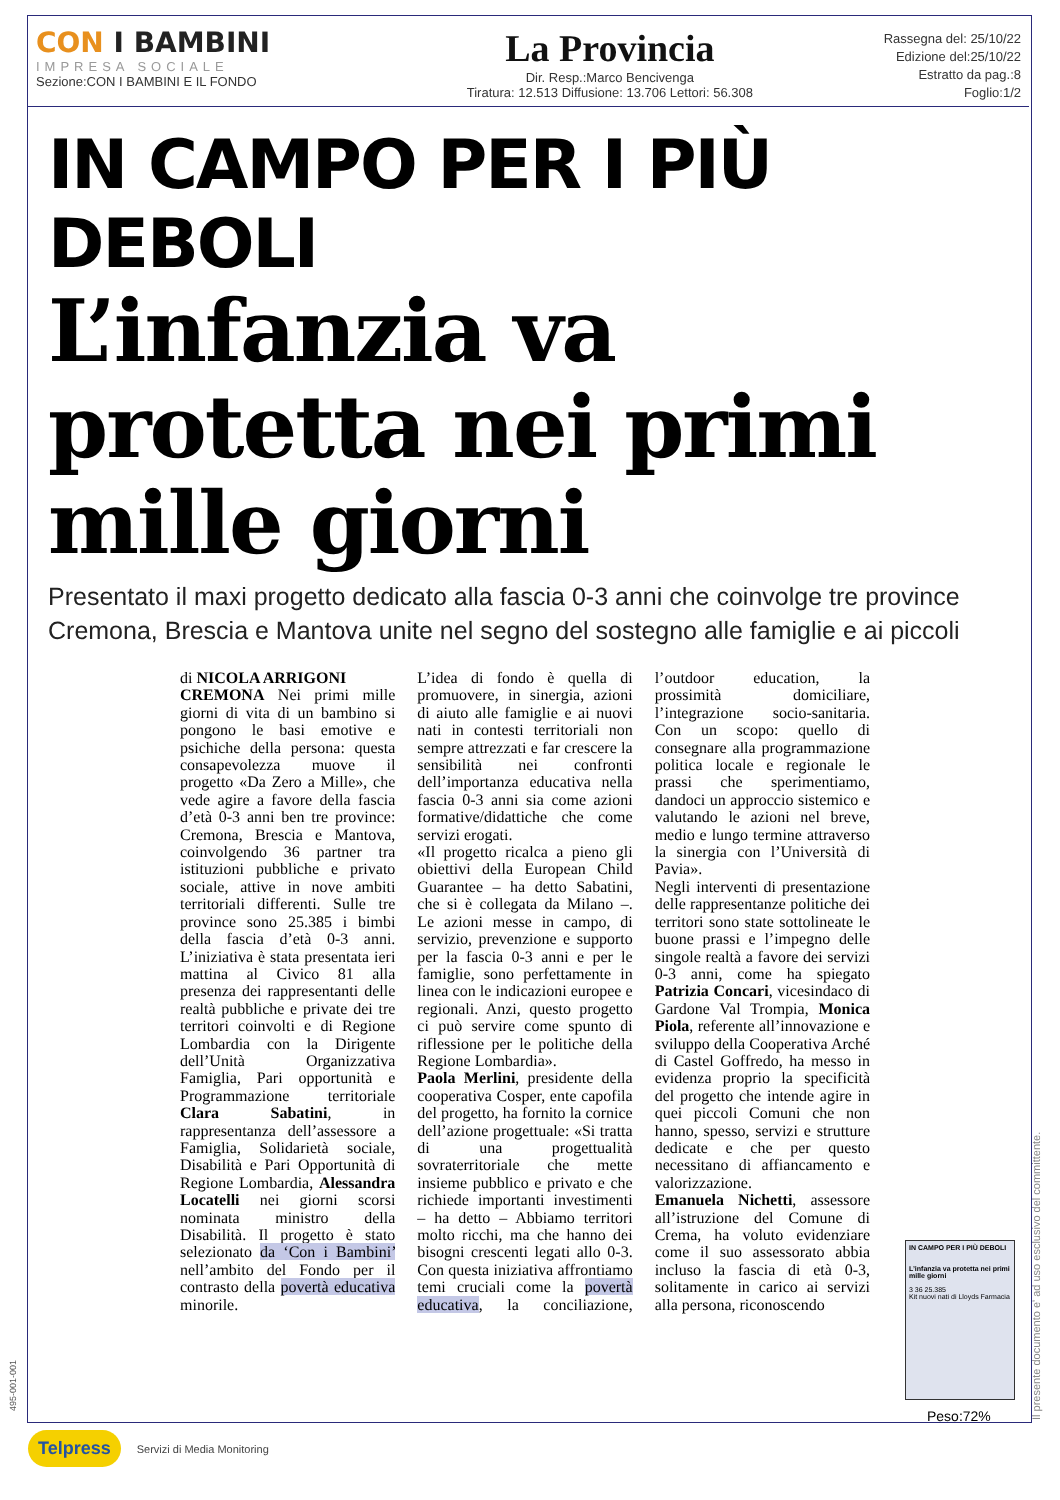CON I BAMBINI
IMPRESA SOCIALE
Sezione:CON I BAMBINI E IL FONDO
La Provincia
Dir. Resp.:Marco Bencivenga
Tiratura: 12.513 Diffusione: 13.706 Lettori: 56.308
Rassegna del: 25/10/22
Edizione del:25/10/22
Estratto da pag.:8
Foglio:1/2
IN CAMPO PER I PIÙ DEBOLI
L’infanzia va protetta nei primi mille giorni
Presentato il maxi progetto dedicato alla fascia 0-3 anni che coinvolge tre province Cremona, Brescia e Mantova unite nel segno del sostegno alle famiglie e ai piccoli
di NICOLA ARRIGONI
CREMONA Nei primi mille giorni di vita di un bambino si pongono le basi emotive e psichiche della persona: questa consapevolezza muove il progetto «Da Zero a Mille», che vede agire a favore della fascia d’età 0-3 anni ben tre province: Cremona, Brescia e Mantova, coinvolgendo 36 partner tra istituzioni pubbliche e privato sociale, attive in nove ambiti territoriali differenti. Sulle tre province sono 25.385 i bimbi della fascia d’età 0-3 anni. L’iniziativa è stata presentata ieri mattina al Civico 81 alla presenza dei rappresentanti delle realtà pubbliche e private dei tre territori coinvolti e di Regione Lombardia con la Dirigente dell’Unità Organizzativa Famiglia, Pari opportunità e Programmazione territoriale Clara Sabatini, in rappresentanza dell’assessore a Famiglia, Solidarietà sociale, Disabilità e Pari Opportunità di Regione Lombardia, Alessandra Locatelli nei giorni scorsi nominata ministro della Disabilità. Il progetto è stato selezionato da ‘Con i Bambini’ nell’ambito del Fondo per il contrasto della povertà educativa minorile.
L’idea di fondo è quella di promuovere, in sinergia, azioni di aiuto alle famiglie e ai nuovi nati in contesti territoriali non sempre attrezzati e far crescere la sensibilità nei confronti dell’importanza educativa nella fascia 0-3 anni sia come azioni formative/didattiche che come servizi erogati.
«Il progetto ricalca a pieno gli obiettivi della European Child Guarantee – ha detto Sabatini, che si è collegata da Milano –. Le azioni messe in campo, di servizio, prevenzione e supporto per la fascia 0-3 anni e per le famiglie, sono perfettamente in linea con le indicazioni europee e regionali. Anzi, questo progetto ci può servire come spunto di riflessione per le politiche della Regione Lombardia».
Paola Merlini, presidente della cooperativa Cosper, ente capofila del progetto, ha fornito la cornice dell’azione progettuale: «Si tratta di una progettualità sovraterritoriale che mette insieme pubblico e privato e che richiede importanti investimenti – ha detto – Abbiamo territori molto ricchi, ma che hanno dei bisogni crescenti legati allo 0-3. Con questa iniziativa affrontiamo temi cruciali come la povertà educativa, la conciliazione, l’outdoor education, la prossimità domiciliare, l’integrazione socio-sanitaria. Con un scopo: quello di consegnare alla programmazione politica locale e regionale le prassi che sperimentiamo, dandoci un approccio sistemico e valutando le azioni nel breve, medio e lungo termine attraverso la sinergia con l’Università di Pavia».
Negli interventi di presentazione delle rappresentanze politiche dei territori sono state sottolineate le buone prassi e l’impegno delle singole realtà a favore dei servizi 0-3 anni, come ha spiegato Patrizia Concari, vicesindaco di Gardone Val Trompia, Monica Piola, referente all’innovazione e sviluppo della Cooperativa Arché di Castel Goffredo, ha messo in evidenza proprio la specificità del progetto che intende agire in quei piccoli Comuni che non hanno, spesso, servizi e strutture dedicate e che per questo necessitano di affiancamento e valorizzazione.
Emanuela Nichetti, assessore all’istruzione del Comune di Crema, ha voluto evidenziare come il suo assessorato abbia incluso la fascia di età 0-3, solitamente in carico ai servizi alla persona, riconoscendo
IN CAMPO PER I PIÙ DEBOLI
L’infanzia va protetta nei primi mille giorni
3 36 25.385
Kit nuovi nati di Lloyds Farmacia
Peso:72%
Il presente documento e' ad uso esclusivo del committente.
495-001-001
Telpress Servizi di Media Monitoring